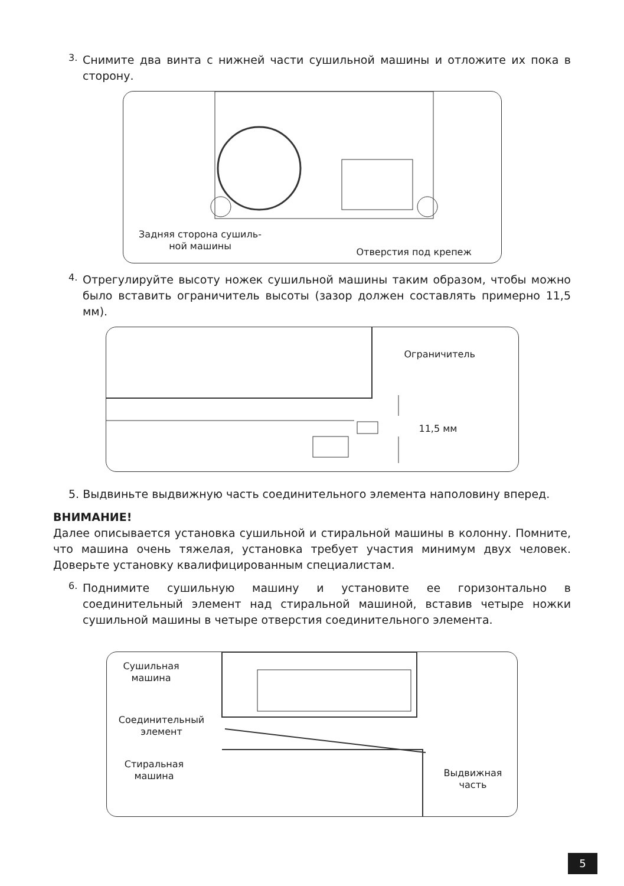3.
Снимите два винта с нижней части сушильной машины и отложите их пока в сторону.
Задняя сторона сушиль-
ной машины
Отверстия под крепеж
4.
Отрегулируйте высоту ножек сушильной машины таким образом, чтобы можно было вставить ограничитель высоты (зазор должен составлять примерно 11,5 мм).
Ограничитель
11,5 мм
5. Выдвиньте выдвижную часть соединительного элемента наполовину вперед.
ВНИМАНИЕ!
Далее описывается установка сушильной и стиральной машины в колонну. Помните, что машина очень тяжелая, установка требует участия минимум двух человек. Доверьте установку квалифицированным специалистам.
6.
Поднимите сушильную машину и установите ее горизонтально в соединительный элемент над стиральной машиной, вставив четыре ножки сушильной машины в четыре отверстия соединительного элемента.
Сушильная
машина
Соединительный
элемент
Стиральная
машина
Выдвижная
часть
5